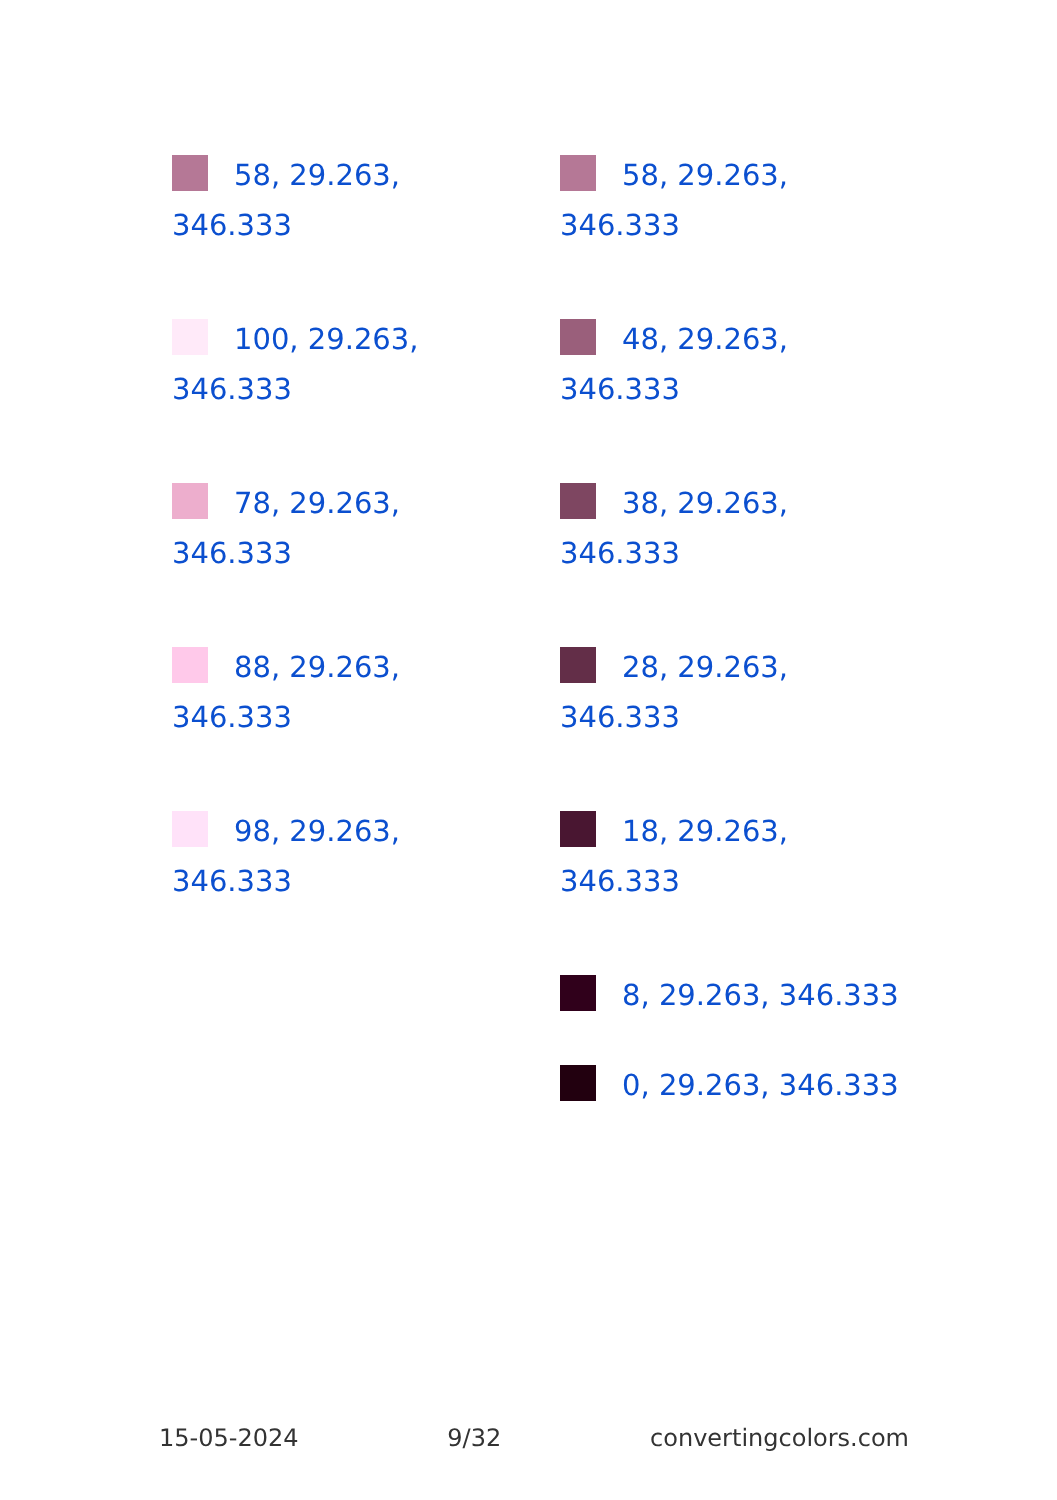58, 29.263, 346.333
100, 29.263, 346.333
78, 29.263, 346.333
88, 29.263, 346.333
98, 29.263, 346.333
58, 29.263, 346.333
48, 29.263, 346.333
38, 29.263, 346.333
28, 29.263, 346.333
18, 29.263, 346.333
8, 29.263, 346.333
0, 29.263, 346.333
15-05-2024 9/32 convertingcolors.com